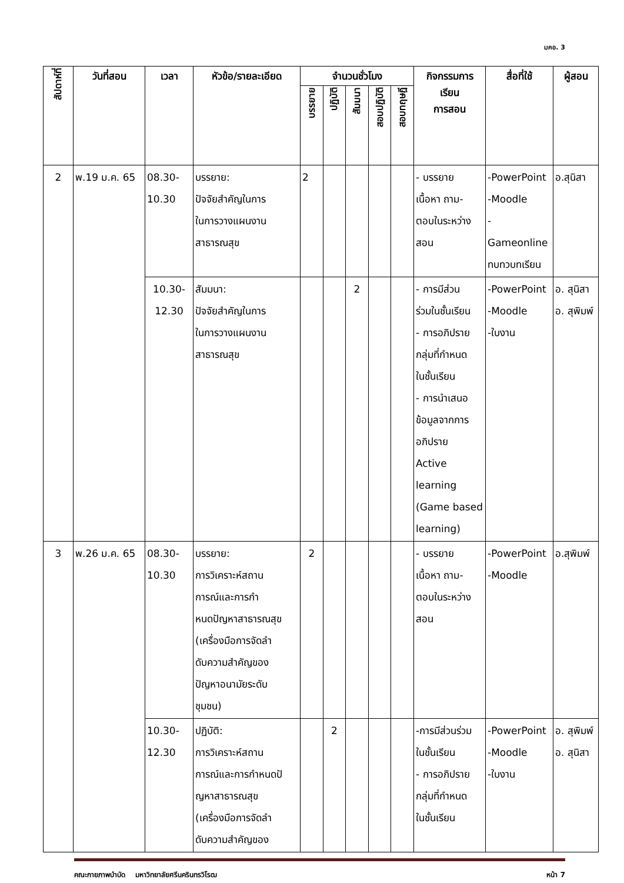มคอ. 3
| สัปดาห์ที่ | วันที่สอน | เวลา | หัวข้อ/รายละเอียด | จำนวนชั่วโมง | | | | | กิจกรรมการ เรียน การสอน | สื่อที่ใช้ | ผู้สอน |
| --- | --- | --- | --- | --- | --- | --- | --- | --- | --- | --- | --- |
| | | | | บรรยาย | ปฏิบัติ | สัมมนา | สอบปฏิบัติ | สอบทฤษฎี | | | |
| 2 | พ.19 ม.ค. 65 | 08.30- 10.30 | บรรยาย: ปัจจัยสำคัญในการ ในการวางแผนงาน สาธารณสุข | 2 | | | | | - บรรยาย เนื้อหา ถาม- ตอบในระหว่าง สอน | -PowerPoint -Moodle -Gameonline ทบทวบทเรียน | อ.สุนิสา |
| | | 10.30- 12.30 | สัมมนา: ปัจจัยสำคัญในการ ในการวางแผนงาน สาธารณสุข | | | 2 | | | - การมีส่วน ร่วมในชั้นเรียน - การอภิปราย กลุ่มที่กำหนด ในชั้นเรียน - การนำเสนอ ข้อมูลจากการ อภิปราย Active learning (Game based learning) | -PowerPoint -Moodle -ใบงาน | อ. สุนิสา อ. สุพิมพ์ |
| 3 | พ.26 ม.ค. 65 | 08.30- 10.30 | บรรยาย: การวิเคราะห์สถาน การณ์และการกำ หนดปัญหาสาธารณสุข (เครื่องมือการจัดลำ ดับความสำคัญของ ปัญหาอนามัยระดับ ชุมชน) | 2 | | | | | - บรรยาย เนื้อหา ถาม- ตอบในระหว่าง สอน | -PowerPoint -Moodle | อ.สุพิมพ์ |
| | | 10.30- 12.30 | ปฏิบัติ: การวิเคราะห์สถาน การณ์และการกำหนดปั ญหาสาธารณสุข (เครื่องมือการจัดลำ ดับความสำคัญของ | | 2 | | | | -การมีส่วนร่วม ในชั้นเรียน - การอภิปราย กลุ่มที่กำหนด ในชั้นเรียน | -PowerPoint -Moodle -ใบงาน | อ. สุพิมพ์ อ. สุนิสา |
คณะกายภาพบำบัด มหาวิทยาลัยศรีนครินทรวิโรฒ หน้า 7